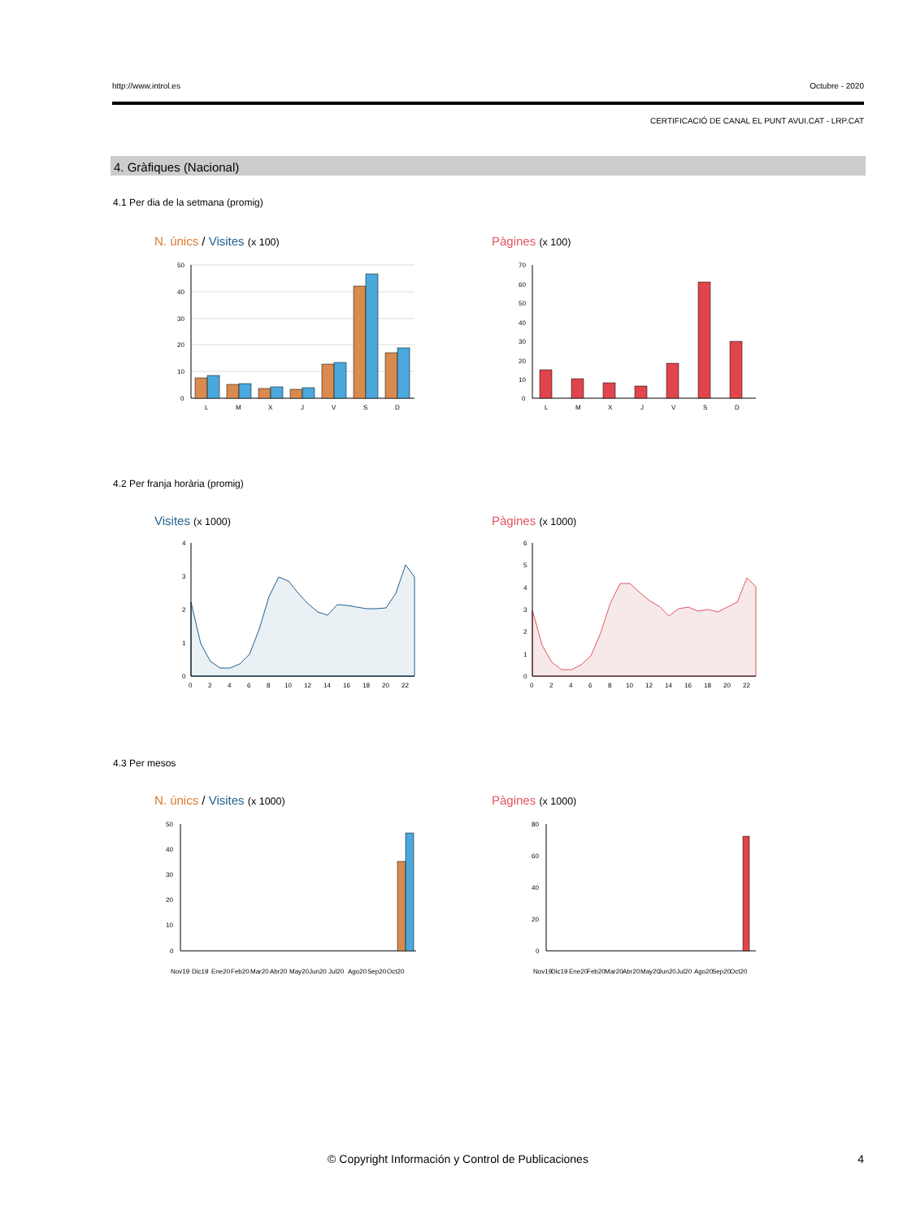http://www.introl.es Octubre - 2020
CERTIFICACIÓ DE CANAL EL PUNT AVUI.CAT - LRP.CAT
4. Gràfiques (Nacional)
4.1 Per dia de la setmana (promig)
N. únics / Visites (x 100) Pàgines (x 100)
50
40
30
20
10
0
L
M
X
J
V
S
D
70
60
50
40
30
20
10
0
L
M
X
J
V
S
D
4.2 Per franja horària (promig)
Visites (x 1000) Pàgines (x 1000)
4
3
2
1
0
0
2
4
6
8
10
12
14
16
18
20
22
6
5
4
3
2
1
0
0
2
4
6
8
10
12
14
16
18
20
22
4.3 Per mesos
N. únics / Visites (x 1000) Pàgines (x 1000)
50
40
30
20
10
0
Nov19
Dic19
Ene20
Feb20
Mar20
Abr20
May20
Jun20
Jul20
Ago20
Sep20
Oct20
80
60
40
20
0
Nov19
Dic19
Ene20
Feb20
Mar20
Abr20
May20
Jun20
Jul20
Ago20
Sep20
Oct20
© Copyright Información y Control de Publicaciones
4